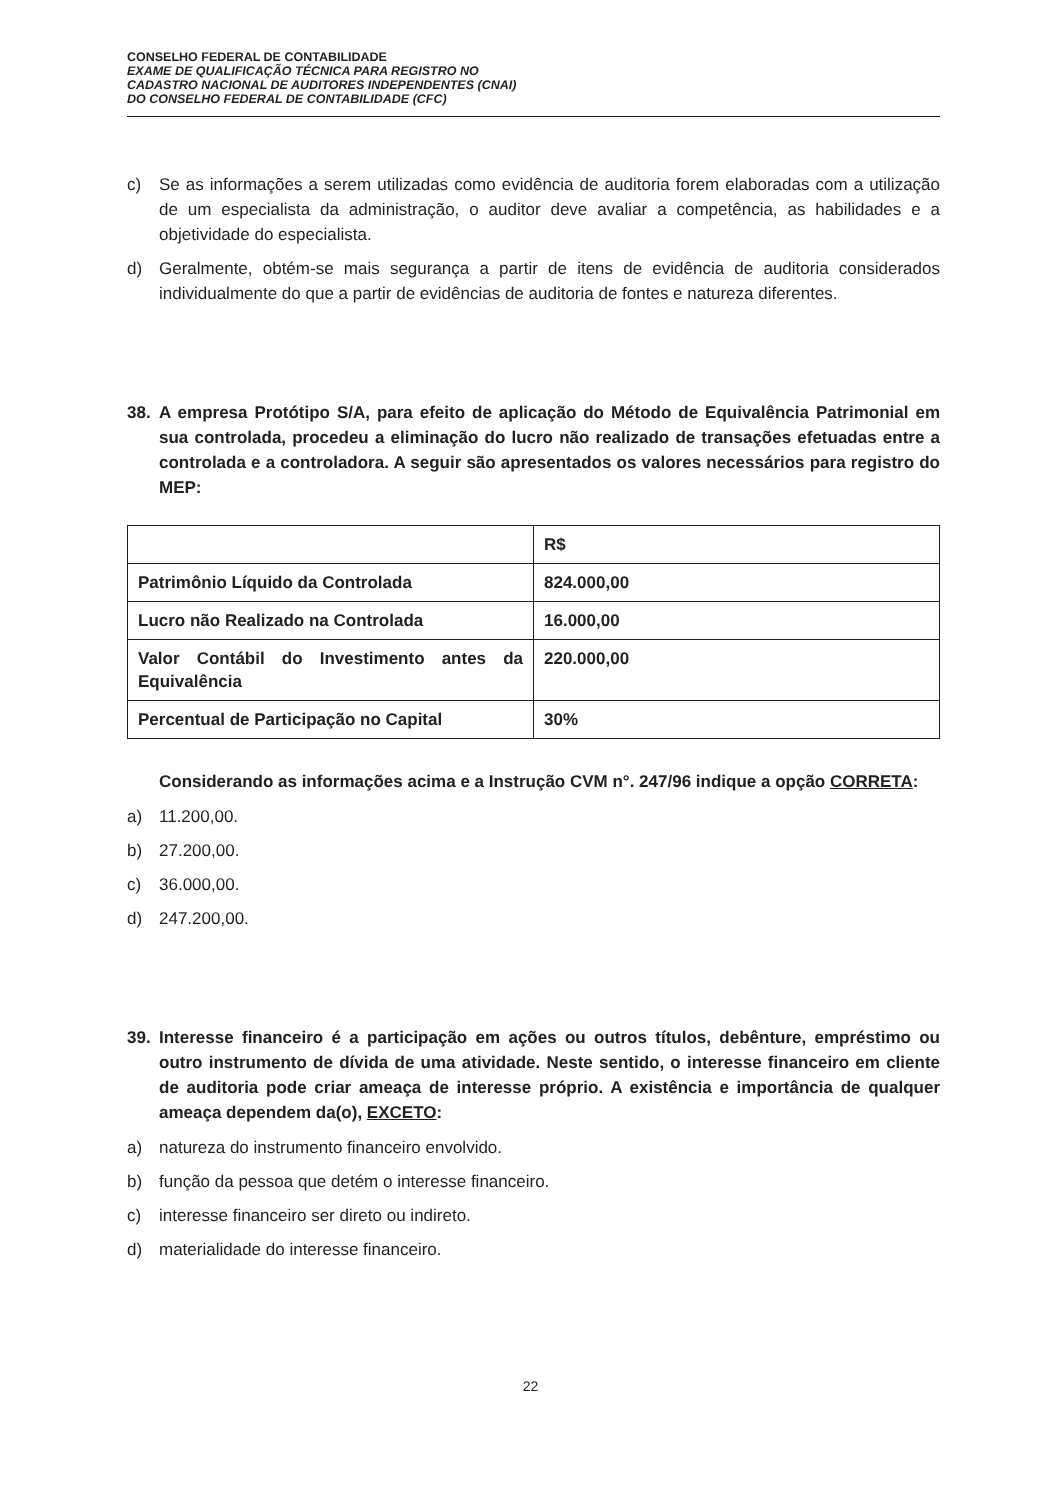CONSELHO FEDERAL DE CONTABILIDADE
EXAME DE QUALIFICAÇÃO TÉCNICA PARA REGISTRO NO
CADASTRO NACIONAL DE AUDITORES INDEPENDENTES (CNAI)
DO CONSELHO FEDERAL DE CONTABILIDADE (CFC)
c) Se as informações a serem utilizadas como evidência de auditoria forem elaboradas com a utilização de um especialista da administração, o auditor deve avaliar a competência, as habilidades e a objetividade do especialista.
d) Geralmente, obtém-se mais segurança a partir de itens de evidência de auditoria considerados individualmente do que a partir de evidências de auditoria de fontes e natureza diferentes.
38. A empresa Protótipo S/A, para efeito de aplicação do Método de Equivalência Patrimonial em sua controlada, procedeu a eliminação do lucro não realizado de transações efetuadas entre a controlada e a controladora. A seguir são apresentados os valores necessários para registro do MEP:
| | R$ |
| --- | --- |
| Patrimônio Líquido da Controlada | 824.000,00 |
| Lucro não Realizado na Controlada | 16.000,00 |
| Valor Contábil do Investimento antes da Equivalência | 220.000,00 |
| Percentual de Participação no Capital | 30% |
Considerando as informações acima e a Instrução CVM n°. 247/96 indique a opção CORRETA:
a) 11.200,00.
b) 27.200,00.
c) 36.000,00.
d) 247.200,00.
39. Interesse financeiro é a participação em ações ou outros títulos, debênture, empréstimo ou outro instrumento de dívida de uma atividade. Neste sentido, o interesse financeiro em cliente de auditoria pode criar ameaça de interesse próprio. A existência e importância de qualquer ameaça dependem da(o), EXCETO:
a) natureza do instrumento financeiro envolvido.
b) função da pessoa que detém o interesse financeiro.
c) interesse financeiro ser direto ou indireto.
d) materialidade do interesse financeiro.
22